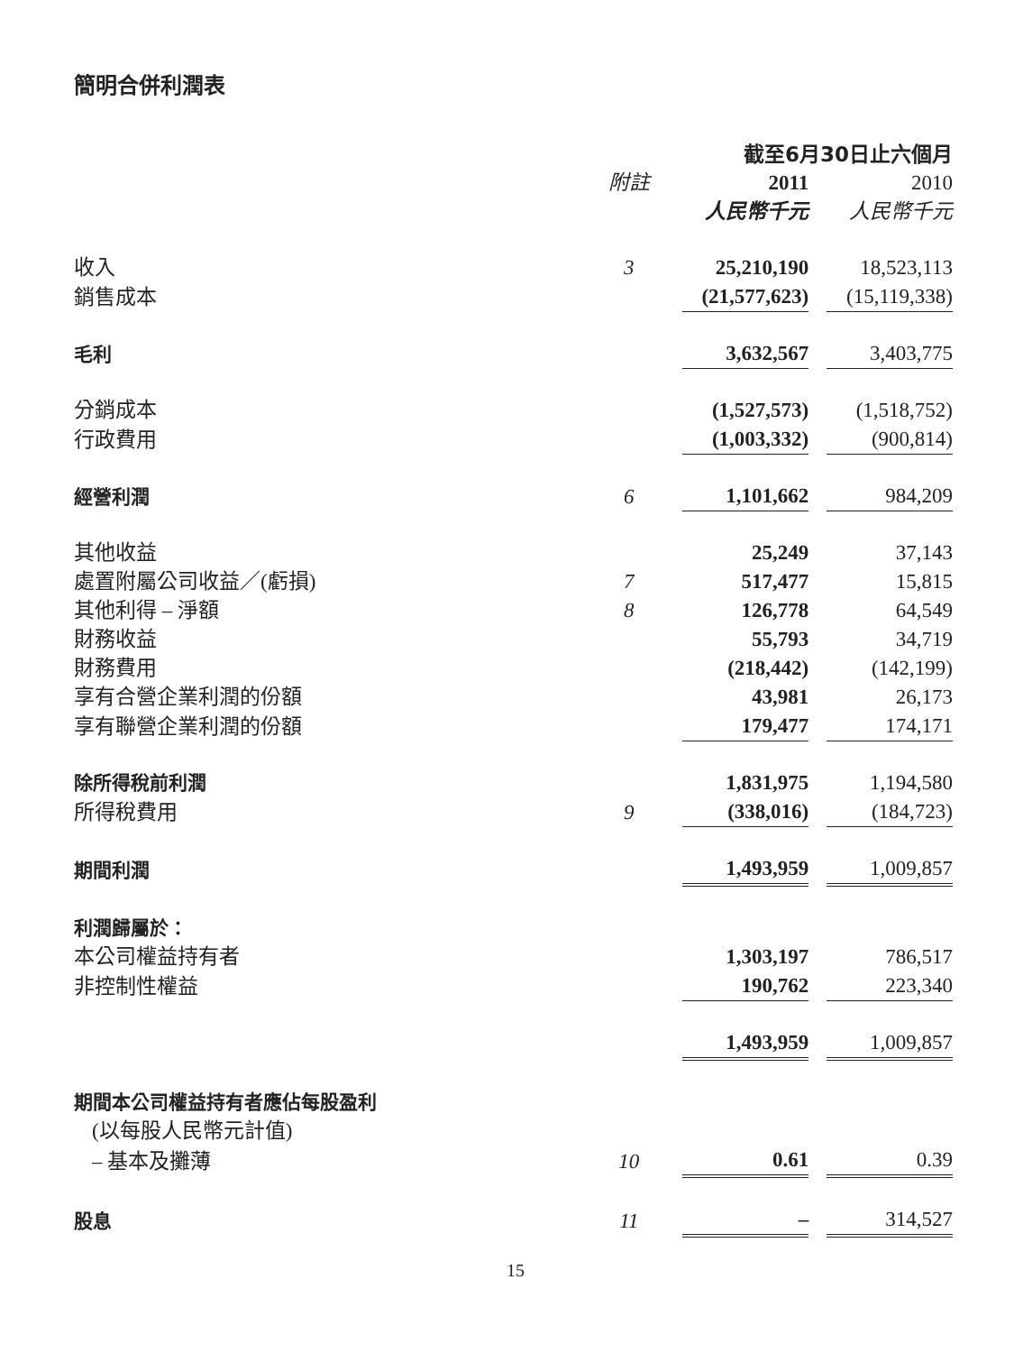簡明合併利潤表
| | | 截至6月30日止六個月 | | |
| | 附註 | 2011 | | 2010 |
| | | 人民幣千元 | | 人民幣千元 |
| 收入 | 3 | 25,210,190 | | 18,523,113 |
| 銷售成本 | | (21,577,623) | | (15,119,338) |
| 毛利 | | 3,632,567 | | 3,403,775 |
| 分銷成本 | | (1,527,573) | | (1,518,752) |
| 行政費用 | | (1,003,332) | | (900,814) |
| 經營利潤 | 6 | 1,101,662 | | 984,209 |
| 其他收益 | | 25,249 | | 37,143 |
| 處置附屬公司收益／(虧損) | 7 | 517,477 | | 15,815 |
| 其他利得 – 淨額 | 8 | 126,778 | | 64,549 |
| 財務收益 | | 55,793 | | 34,719 |
| 財務費用 | | (218,442) | | (142,199) |
| 享有合營企業利潤的份額 | | 43,981 | | 26,173 |
| 享有聯營企業利潤的份額 | | 179,477 | | 174,171 |
| 除所得稅前利潤 | | 1,831,975 | | 1,194,580 |
| 所得稅費用 | 9 | (338,016) | | (184,723) |
| 期間利潤 | | 1,493,959 | | 1,009,857 |
| 利潤歸屬於： | | | | |
| 本公司權益持有者 | | 1,303,197 | | 786,517 |
| 非控制性權益 | | 190,762 | | 223,340 |
| | | 1,493,959 | | 1,009,857 |
| 期間本公司權益持有者應佔每股盈利 | | | | |
| (以每股人民幣元計值) | | | | |
| – 基本及攤薄 | 10 | 0.61 | | 0.39 |
| 股息 | 11 | – | | 314,527 |
15